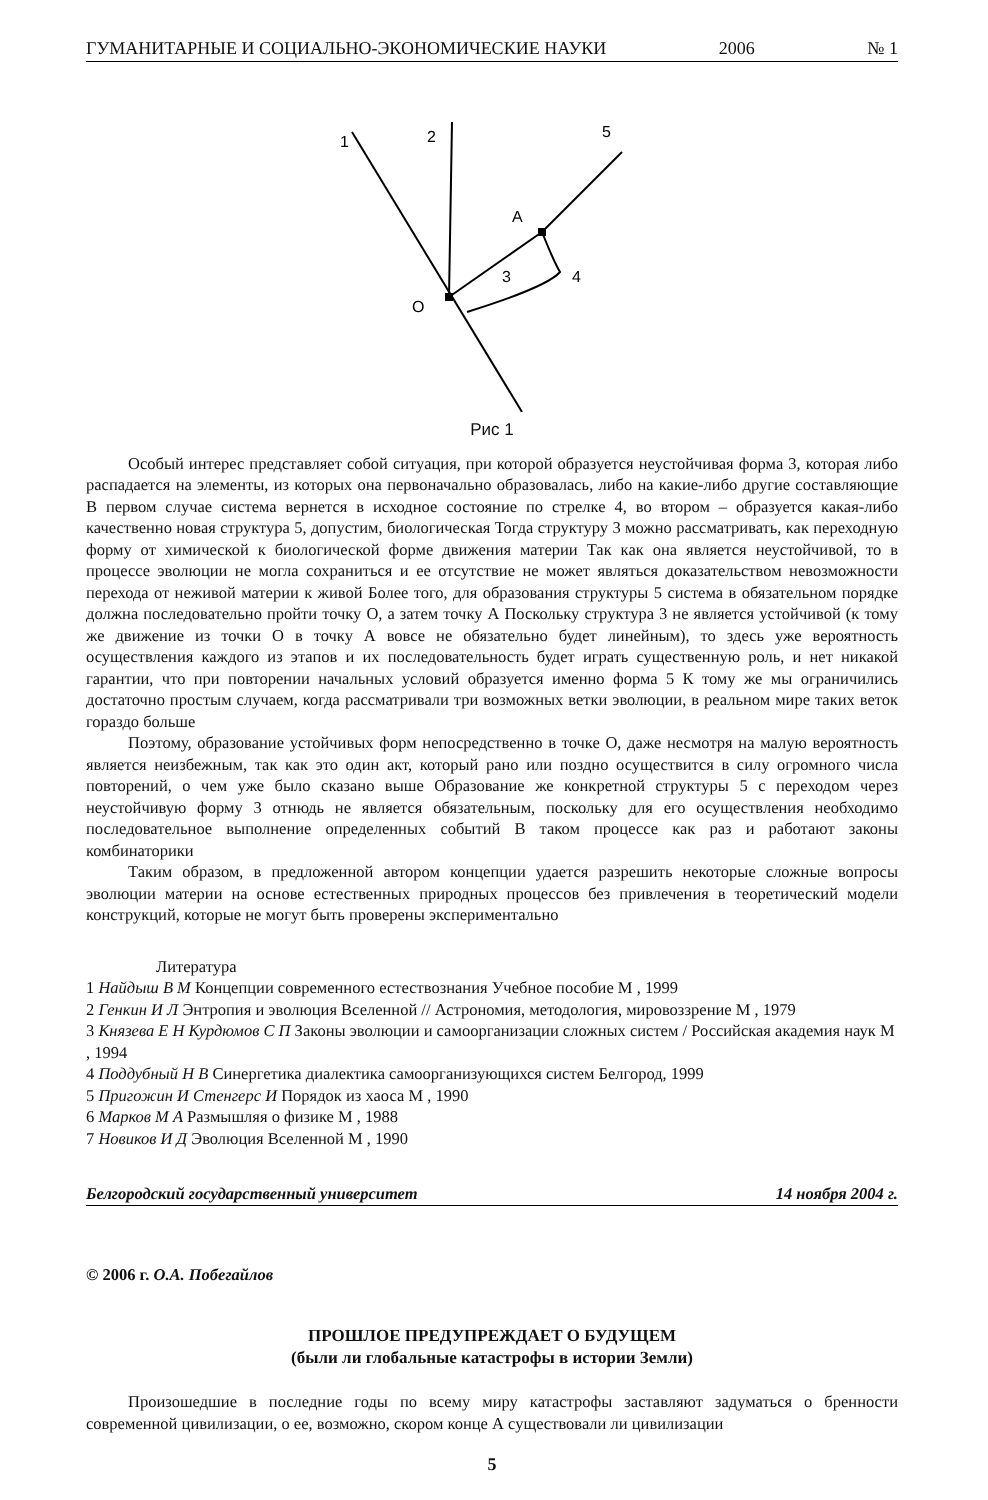ГУМАНИТАРНЫЕ И СОЦИАЛЬНО-ЭКОНОМИЧЕСКИЕ НАУКИ 2006 № 1
1
2
5
A
3
4
O
Рис 1
Особый интерес представляет собой ситуация, при которой образуется неустойчивая форма 3, которая либо распадается на элементы, из которых она первоначально образовалась, либо на какие-либо другие составляющие В первом случае система вернется в исходное состояние по стрелке 4, во втором – образуется какая-либо качественно новая структура 5, допустим, биологическая Тогда структуру 3 можно рассматривать, как переходную форму от химической к биологической форме движения материи Так как она является неустойчивой, то в процессе эволюции не могла сохраниться и ее отсутствие не может являться доказательством невозможности перехода от неживой материи к живой Более того, для образования структуры 5 система в обязательном порядке должна последовательно пройти точку О, а затем точку А Поскольку структура 3 не является устойчивой (к тому же движение из точки О в точку А вовсе не обязательно будет линейным), то здесь уже вероятность осуществления каждого из этапов и их последовательность будет играть существенную роль, и нет никакой гарантии, что при повторении начальных условий образуется именно форма 5 К тому же мы ограничились достаточно простым случаем, когда рассматривали три возможных ветки эволюции, в реальном мире таких веток гораздо больше
Поэтому, образование устойчивых форм непосредственно в точке О, даже несмотря на малую вероятность является неизбежным, так как это один акт, который рано или поздно осуществится в силу огромного числа повторений, о чем уже было сказано выше Образование же конкретной структуры 5 с переходом через неустойчивую форму 3 отнюдь не является обязательным, поскольку для его осуществления необходимо последовательное выполнение определенных событий В таком процессе как раз и работают законы комбинаторики
Таким образом, в предложенной автором концепции удается разрешить некоторые сложные вопросы эволюции материи на основе естественных природных процессов без привлечения в теоретический модели конструкций, которые не могут быть проверены экспериментально
Литература
1 Найдыш В М Концепции современного естествознания Учебное пособие М , 1999
2 Генкин И Л Энтропия и эволюция Вселенной // Астрономия, методология, мировоззрение М , 1979
3 Князева Е Н Курдюмов С П Законы эволюции и самоорганизации сложных систем / Российская академия наук М , 1994
4 Поддубный Н В Синергетика диалектика самоорганизующихся систем Белгород, 1999
5 Пригожин И Стенгерс И Порядок из хаоса М , 1990
6 Марков М А Размышляя о физике М , 1988
7 Новиков И Д Эволюция Вселенной М , 1990
Белгородский государственный университет 14 ноября 2004 г.
© 2006 г. О.А. Побегайлов
ПРОШЛОЕ ПРЕДУПРЕЖДАЕТ О БУДУЩЕМ
(были ли глобальные катастрофы в истории Земли)
Произошедшие в последние годы по всему миру катастрофы заставляют задуматься о бренности современной цивилизации, о ее, возможно, скором конце А существовали ли цивилизации
5